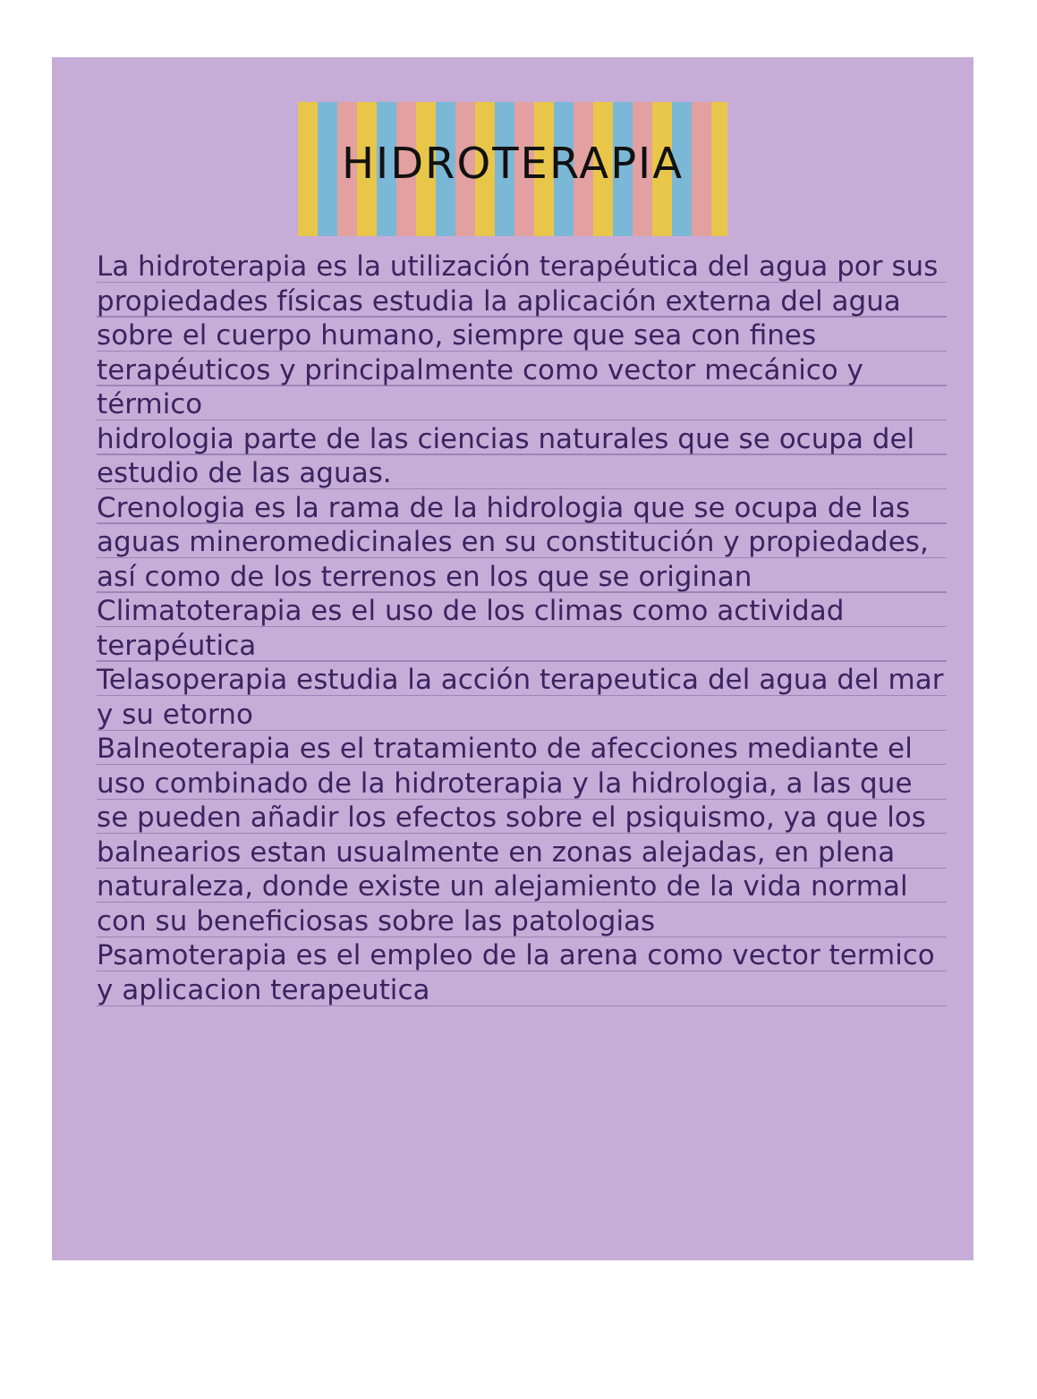HIDROTERAPIA
La hidroterapia es la utilización terapéutica del agua por sus propiedades físicas estudia la aplicación externa del agua sobre el cuerpo humano, siempre que sea con fines terapéuticos y principalmente como vector mecánico y térmico
hidrologia parte de las ciencias naturales que se ocupa del estudio de las aguas.
Crenologia es la rama de la hidrologia que se ocupa de las aguas mineromedicinales en su constitución y propiedades, así como de los terrenos en los que se originan
Climatoterapia es el uso de los climas como actividad terapéutica
Telasoperapia estudia la acción terapeutica del agua del mar y su etorno
Balneoterapia es el tratamiento de afecciones mediante el uso combinado de la hidroterapia y la hidrologia, a las que se pueden añadir los efectos sobre el psiquismo, ya que los balnearios estan usualmente en zonas alejadas, en plena naturaleza, donde existe un alejamiento de la vida normal con su beneficiosas sobre las patologias
Psamoterapia es el empleo de la arena como vector termico y aplicacion terapeutica